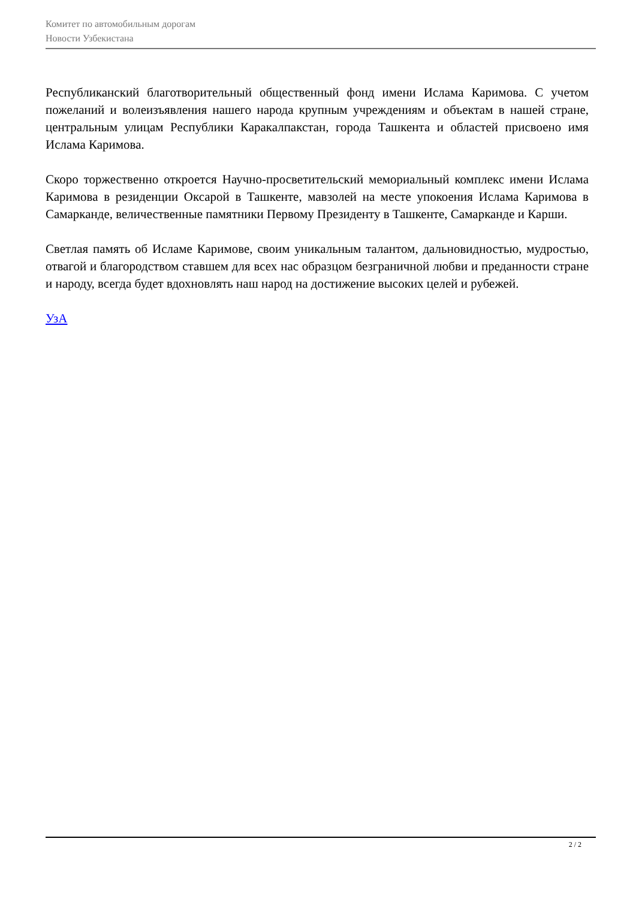Комитет по автомобильным дорогам
Новости Узбекистана
Республиканский благотворительный общественный фонд имени Ислама Каримова. С учетом пожеланий и волеизъявления нашего народа крупным учреждениям и объектам в нашей стране, центральным улицам Республики Каракалпакстан, города Ташкента и областей присвоено имя Ислама Каримова.
Скоро торжественно откроется Научно-просветительский мемориальный комплекс имени Ислама Каримова в резиденции Оксарой в Ташкенте, мавзолей на месте упокоения Ислама Каримова в Самарканде, величественные памятники Первому Президенту в Ташкенте, Самарканде и Карши.
Светлая память об Исламе Каримове, своим уникальным талантом, дальновидностью, мудростью, отвагой и благородством ставшем для всех нас образцом безграничной любви и преданности стране и народу, всегда будет вдохновлять наш народ на достижение высоких целей и рубежей.
УзА
2 / 2